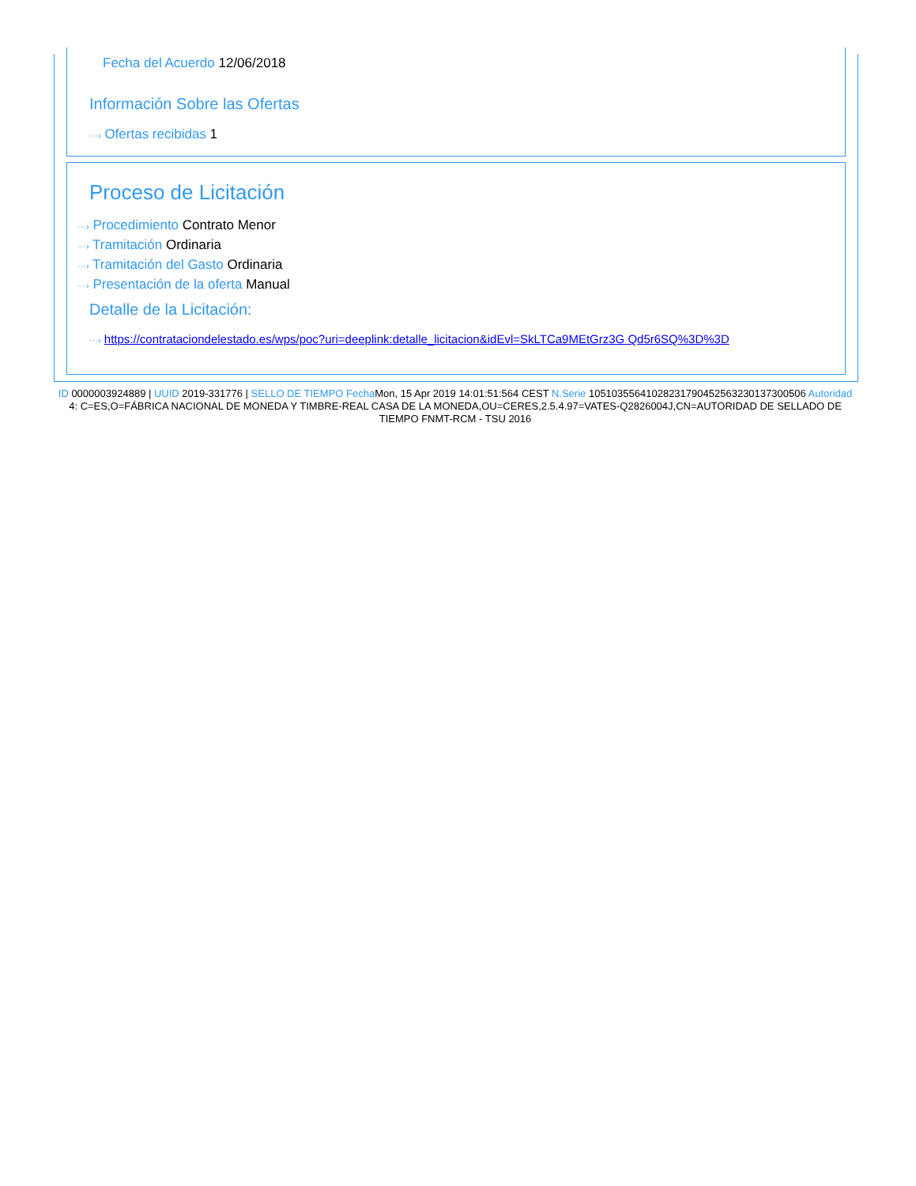Fecha del Acuerdo 12/06/2018
Información Sobre las Ofertas
···› Ofertas recibidas 1
Proceso de Licitación
···› Procedimiento Contrato Menor
···› Tramitación Ordinaria
···› Tramitación del Gasto Ordinaria
···› Presentación de la oferta Manual
Detalle de la Licitación:
···› https://contrataciondelestado.es/wps/poc?uri=deeplink:detalle_licitacion&idEvl=SkLTCa9MEtGrz3G Qd5r6SQ%3D%3D
ID 0000003924889 | UUID 2019-331776 | SELLO DE TIEMPO Fecha Mon, 15 Apr 2019 14:01:51:564 CEST N.Serie 105103556410282317904525632301373005​06 Autoridad 4: C=ES,O=FÁBRICA NACIONAL DE MONEDA Y TIMBRE-REAL CASA DE LA MONEDA,OU=CERES,2.5.4.97=VATES-Q2826004J,CN=AUTORIDAD DE SELLADO DE TIEMPO FNMT-RCM - TSU 2016